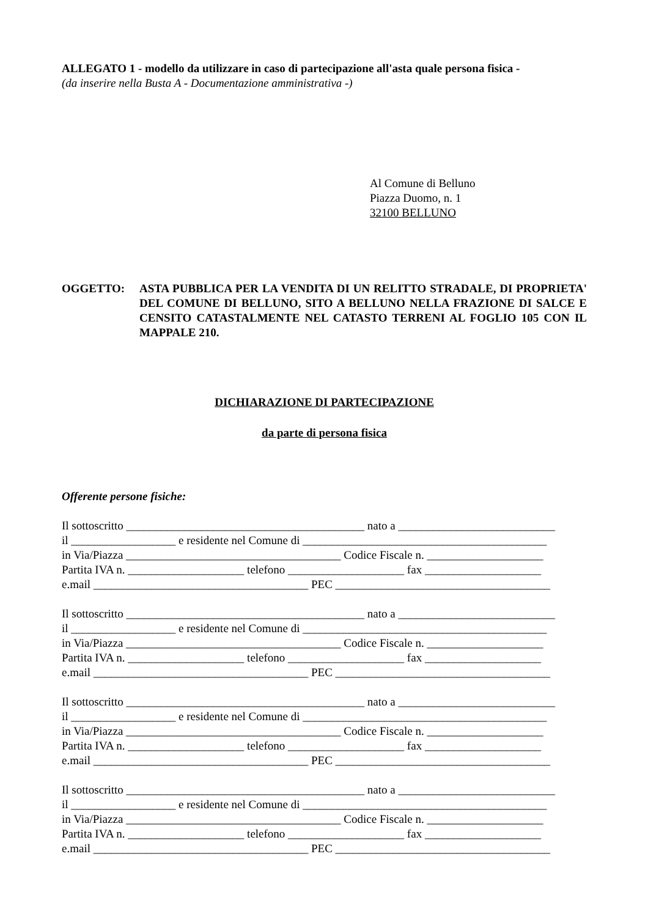ALLEGATO 1 - modello da utilizzare in caso di partecipazione all'asta quale persona fisica -
(da inserire nella Busta A - Documentazione amministrativa -)
Al Comune di Belluno
Piazza Duomo, n. 1
32100 BELLUNO
OGGETTO: ASTA PUBBLICA PER LA VENDITA DI UN RELITTO STRADALE, DI PROPRIETA' DEL COMUNE DI BELLUNO, SITO A BELLUNO NELLA FRAZIONE DI SALCE E CENSITO CATASTALMENTE NEL CATASTO TERRENI AL FOGLIO 105 CON IL MAPPALE 210.
DICHIARAZIONE DI PARTECIPAZIONE
da parte di persona fisica
Offerente persone fisiche:
Il sottoscritto _________________________________________ nato a ___________________________
il __________________ e residente nel Comune di __________________________________________
in Via/Piazza _____________________________________ Codice Fiscale n. ____________________
Partita IVA n. ____________________ telefono ____________________ fax ____________________
e.mail _____________________________________ PEC _____________________________________
Il sottoscritto _________________________________________ nato a ___________________________
il __________________ e residente nel Comune di __________________________________________
in Via/Piazza _____________________________________ Codice Fiscale n. ____________________
Partita IVA n. ____________________ telefono ____________________ fax ____________________
e.mail _____________________________________ PEC _____________________________________
Il sottoscritto _________________________________________ nato a ___________________________
il __________________ e residente nel Comune di __________________________________________
in Via/Piazza _____________________________________ Codice Fiscale n. ____________________
Partita IVA n. ____________________ telefono ____________________ fax ____________________
e.mail _____________________________________ PEC _____________________________________
Il sottoscritto _________________________________________ nato a ___________________________
il __________________ e residente nel Comune di __________________________________________
in Via/Piazza _____________________________________ Codice Fiscale n. ____________________
Partita IVA n. ____________________ telefono ____________________ fax ____________________
e.mail _____________________________________ PEC _____________________________________